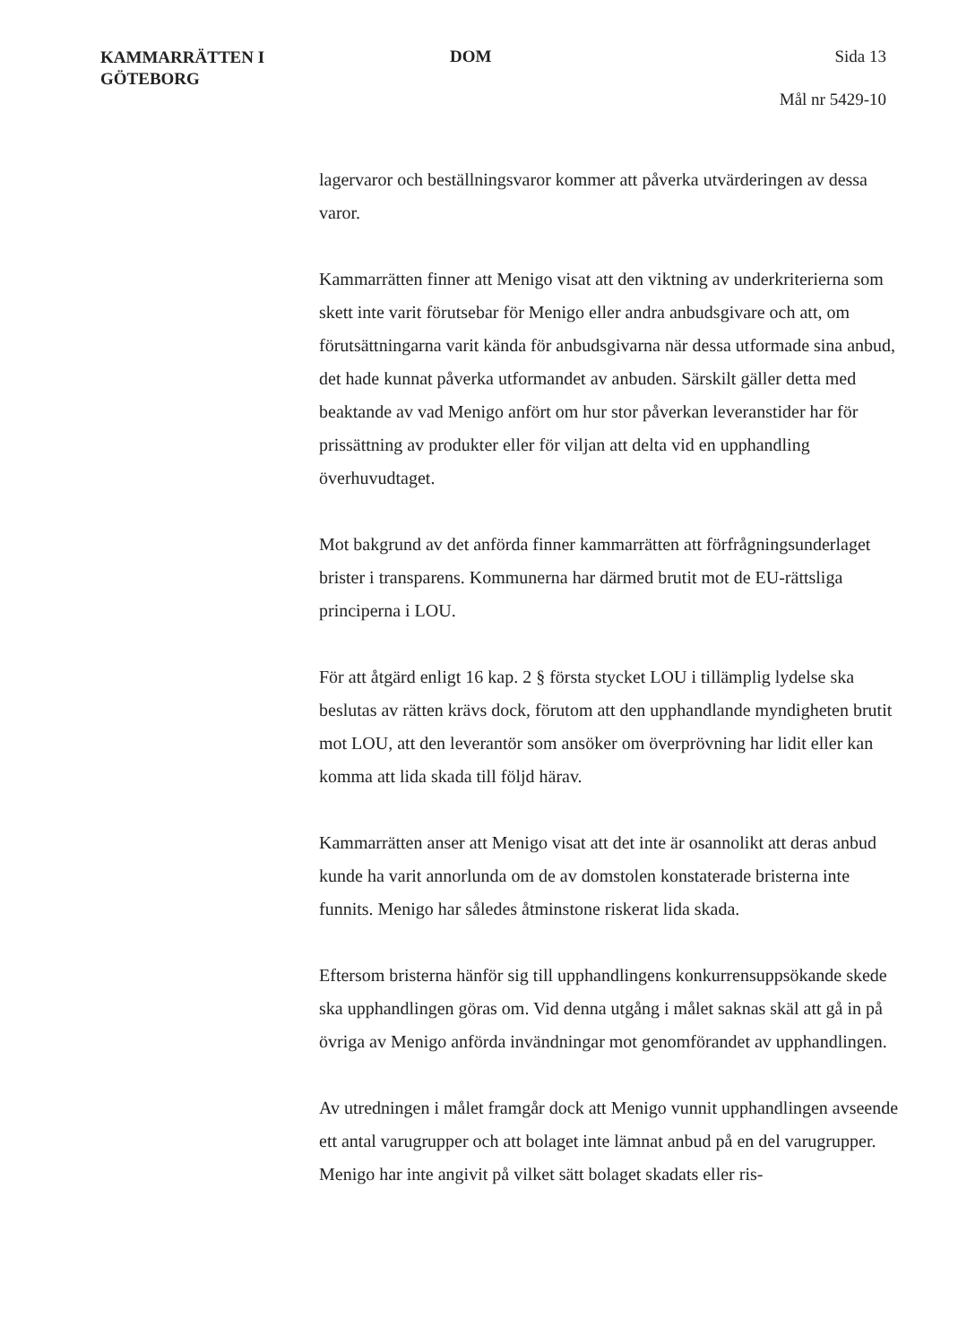KAMMARRÄTTEN I
GÖTEBORG
DOM Sida 13
Mål nr 5429-10
lagervaror och beställningsvaror kommer att påverka utvärderingen av dessa varor.
Kammarrätten finner att Menigo visat att den viktning av underkriterierna som skett inte varit förutsebar för Menigo eller andra anbudsgivare och att, om förutsättningarna varit kända för anbudsgivarna när dessa utformade sina anbud, det hade kunnat påverka utformandet av anbuden. Särskilt gäller detta med beaktande av vad Menigo anfört om hur stor påverkan leveranstider har för prissättning av produkter eller för viljan att delta vid en upphandling överhuvudtaget.
Mot bakgrund av det anförda finner kammarrätten att förfrågningsunderlaget brister i transparens. Kommunerna har därmed brutit mot de EU-rättsliga principerna i LOU.
För att åtgärd enligt 16 kap. 2 § första stycket LOU i tillämplig lydelse ska beslutas av rätten krävs dock, förutom att den upphandlande myndigheten brutit mot LOU, att den leverantör som ansöker om överprövning har lidit eller kan komma att lida skada till följd härav.
Kammarrätten anser att Menigo visat att det inte är osannolikt att deras anbud kunde ha varit annorlunda om de av domstolen konstaterade bristerna inte funnits. Menigo har således åtminstone riskerat lida skada.
Eftersom bristerna hänför sig till upphandlingens konkurrensuppsökande skede ska upphandlingen göras om. Vid denna utgång i målet saknas skäl att gå in på övriga av Menigo anförda invändningar mot genomförandet av upphandlingen.
Av utredningen i målet framgår dock att Menigo vunnit upphandlingen avseende ett antal varugrupper och att bolaget inte lämnat anbud på en del varugrupper. Menigo har inte angivit på vilket sätt bolaget skadats eller ris-